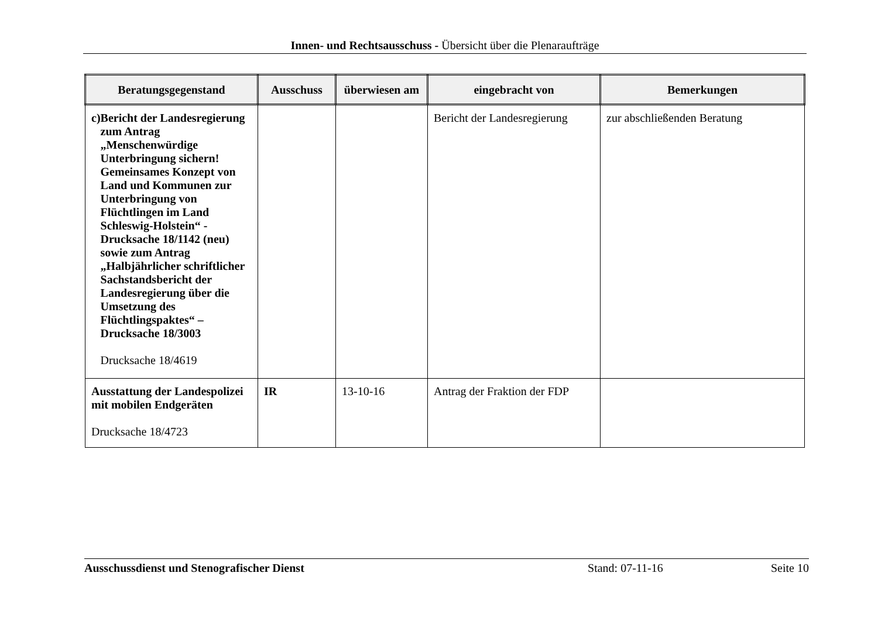Innen- und Rechtsausschuss - Übersicht über die Plenaraufträge
| Beratungsgegenstand | Ausschuss | überwiesen am | eingebracht von | Bemerkungen |
| --- | --- | --- | --- | --- |
| c) Bericht der Landesregierung zum Antrag „Menschenwürdige Unterbringung sichern! Gemeinsames Konzept von Land und Kommunen zur Unterbringung von Flüchtlingen im Land Schleswig-Holstein“ - Drucksache 18/1142 (neu) sowie zum Antrag „Halbjährlicher schriftlicher Sachstandsbericht der Landesregierung über die Umsetzung des Flüchtlingspaktes“ – Drucksache 18/3003 Drucksache 18/4619 | | | Bericht der Landesregierung | zur abschließenden Beratung |
| Ausstattung der Landespolizei mit mobilen Endgeräten Drucksache 18/4723 | IR | 13-10-16 | Antrag der Fraktion der FDP | |
Ausschussdienst und Stenografischer Dienst Stand: 07-11-16 Seite 10